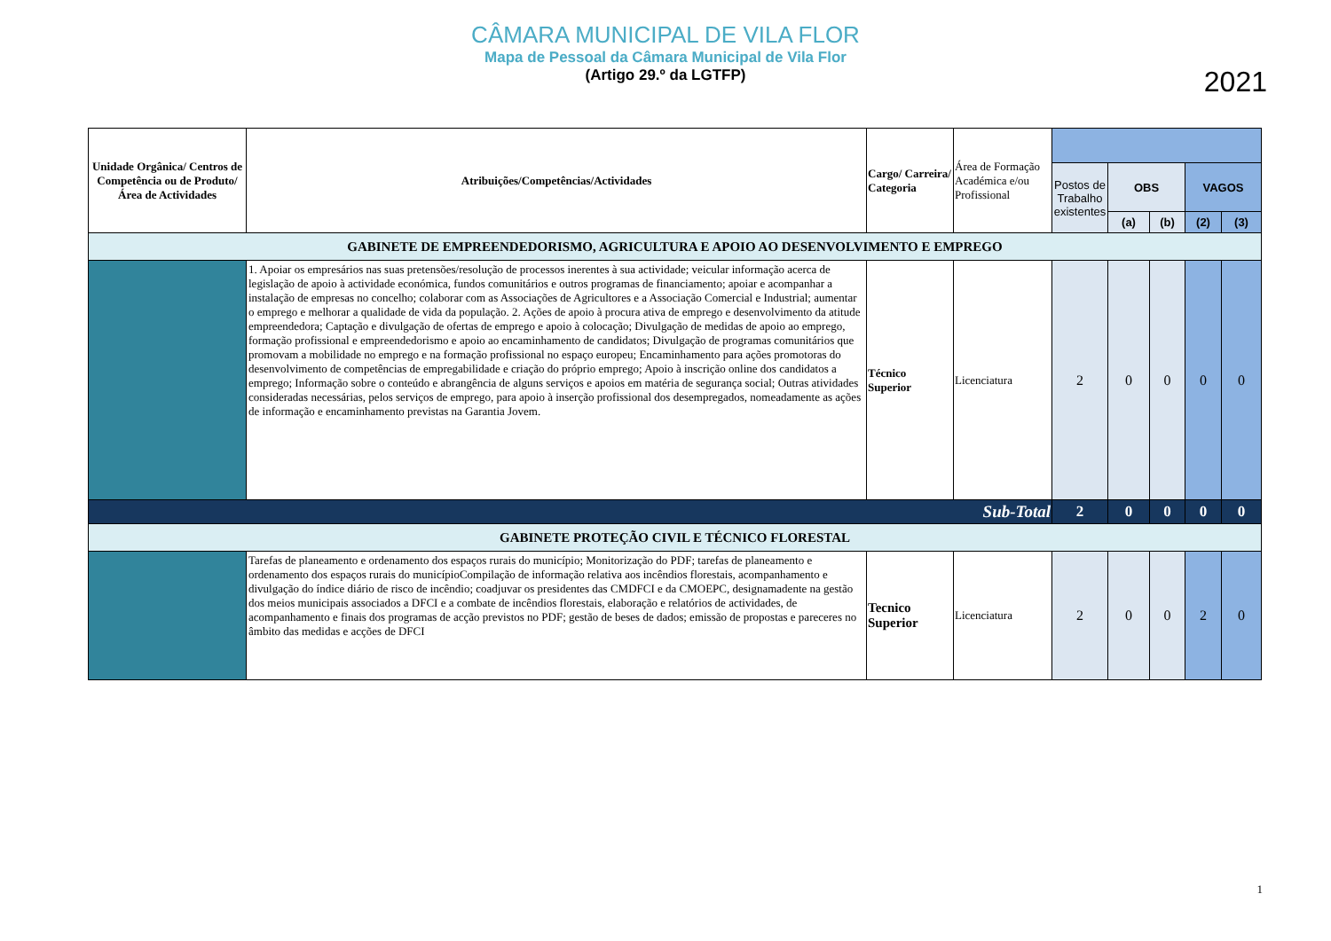CÂMARA MUNICIPAL DE VILA FLOR
Mapa de Pessoal da Câmara Municipal de Vila Flor
(Artigo 29.º da LGTFP)
2021
| Unidade Orgânica/ Centros de Competência ou de Produto/ Área de Actividades | Atribuições/Competências/Actividades | Cargo/ Carreira/ Categoria | Área de Formação Académica e/ou Profissional | | | | | |
| | | | | Postos de Trabalho existentes | OBS | | VAGOS | |
| | | | | | (a) | (b) | (2) | (3) |
| GABINETE DE EMPREENDEDORISMO, AGRICULTURA E APOIO AO DESENVOLVIMENTO E EMPREGO | | | | | | | | |
| | 1. Apoiar os empresários nas suas pretensões/resolução de processos inerentes à sua actividade; veicular informação acerca de legislação de apoio à actividade económica, fundos comunitários e outros programas de financiamento; apoiar e acompanhar a instalação de empresas no concelho; colaborar com as Associações de Agricultores e a Associação Comercial e Industrial; aumentar o emprego e melhorar a qualidade de vida da população. 2. Ações de apoio à procura ativa de emprego e desenvolvimento da atitude empreendedora; Captação e divulgação de ofertas de emprego e apoio à colocação; Divulgação de medidas de apoio ao emprego, formação profissional e empreendedorismo e apoio ao encaminhamento de candidatos; Divulgação de programas comunitários que promovam a mobilidade no emprego e na formação profissional no espaço europeu; Encaminhamento para ações promotoras do desenvolvimento de competências de empregabilidade e criação do próprio emprego; Apoio à inscrição online dos candidatos a emprego; Informação sobre o conteúdo e abrangência de alguns serviços e apoios em matéria de segurança social; Outras atividades consideradas necessárias, pelos serviços de emprego, para apoio à inserção profissional dos desempregados, nomeadamente as ações de informação e encaminhamento previstas na Garantia Jovem. | Técnico Superior | Licenciatura | 2 | 0 | 0 | 0 | 0 |
| Sub-Total | | | | 2 | 0 | 0 | 0 | 0 |
| GABINETE PROTEÇÃO CIVIL E TÉCNICO FLORESTAL | | | | | | | | |
| | Tarefas de planeamento e ordenamento dos espaços rurais do município; Monitorização do PDF; tarefas de planeamento e ordenamento dos espaços rurais do municípioCompilação de informação relativa aos incêndios florestais, acompanhamento e divulgação do índice diário de risco de incêndio; coadjuvar os presidentes das CMDFCI e da CMOEPC, designamadente na gestão dos meios municipais associados a DFCI e a combate de incêndios florestais, elaboração e relatórios de actividades, de acompanhamento e finais dos programas de acção previstos no PDF; gestão de beses de dados; emissão de propostas e pareceres no âmbito das medidas e acções de DFCI | Tecnico Superior | Licenciatura | 2 | 0 | 0 | 2 | 0 |
1